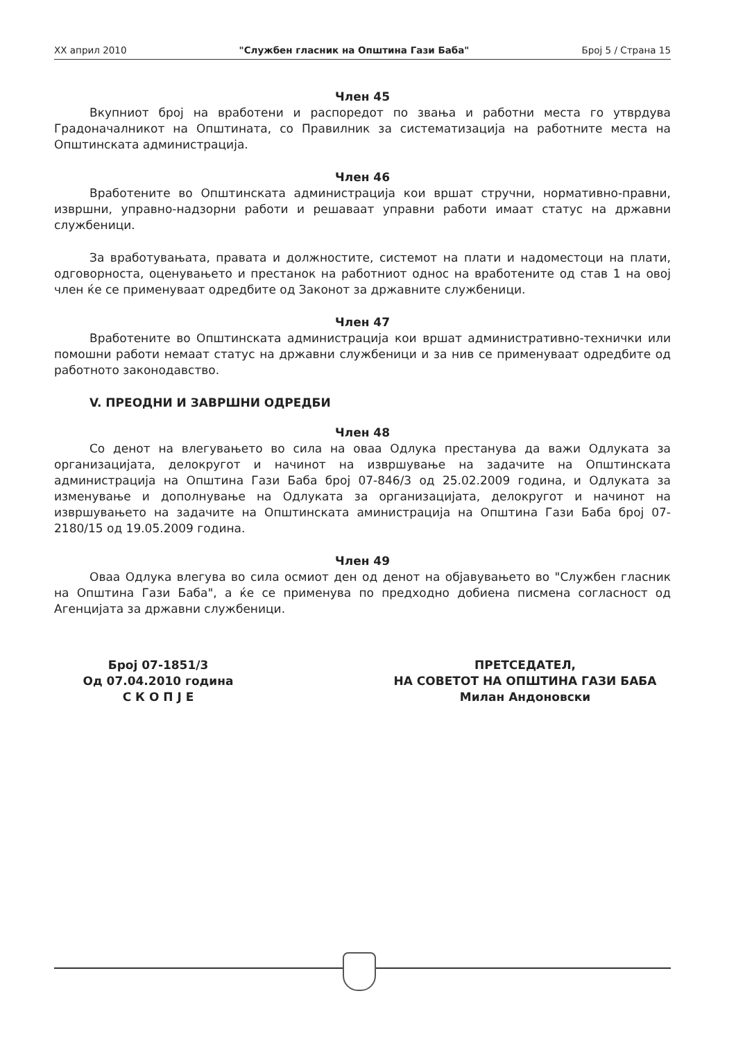XX април 2010 "Службен гласник на Општина Гази Баба" Број 5 / Страна 15
Член 45
Вкупниот број на вработени и распоредот по звања и работни места го утврдува Градоначалникот на Општината, со Правилник за систематизација на работните места на Општинската администрација.
Член 46
Вработените во Општинската администрација кои вршат стручни, нормативно-правни, извршни, управно-надзорни работи и решаваат управни работи имаат статус на државни службеници.
За вработувањата, правата и должностите, системот на плати и надоместоци на плати, одговорноста, оценувањето и престанок на работниот однос на вработените од став 1 на овој член ќе се применуваат одредбите од Законот за државните службеници.
Член 47
Вработените во Општинската администрација кои вршат административно-технички или помошни работи немаат статус на државни службеници и за нив се применуваат одредбите од работното законодавство.
V. ПРЕОДНИ И ЗАВРШНИ ОДРЕДБИ
Член 48
Со денот на влегувањето во сила на оваа Одлука престанува да важи Одлуката за организацијата, делокругот и начинот на извршување на задачите на Општинската администрација на Општина Гази Баба број 07-846/3 од 25.02.2009 година, и Одлуката за изменување и дополнување на Одлуката за организацијата, делокругот и начинот на извршувањето на задачите на Општинската аминистрација на Општина Гази Баба број 07-2180/15 од 19.05.2009 година.
Член 49
Оваа Одлука влегува во сила осмиот ден од денот на објавувањето во "Службен гласник на Општина Гази Баба", а ќе се применува по предходно добиена писмена согласност од Агенцијата за државни службеници.
Број 07-1851/3
Од 07.04.2010 година
С К О П Ј Е
ПРЕТСЕДАТЕЛ,
НА СОВЕТОТ НА ОПШТИНА ГАЗИ БАБА
Милан Андоновски